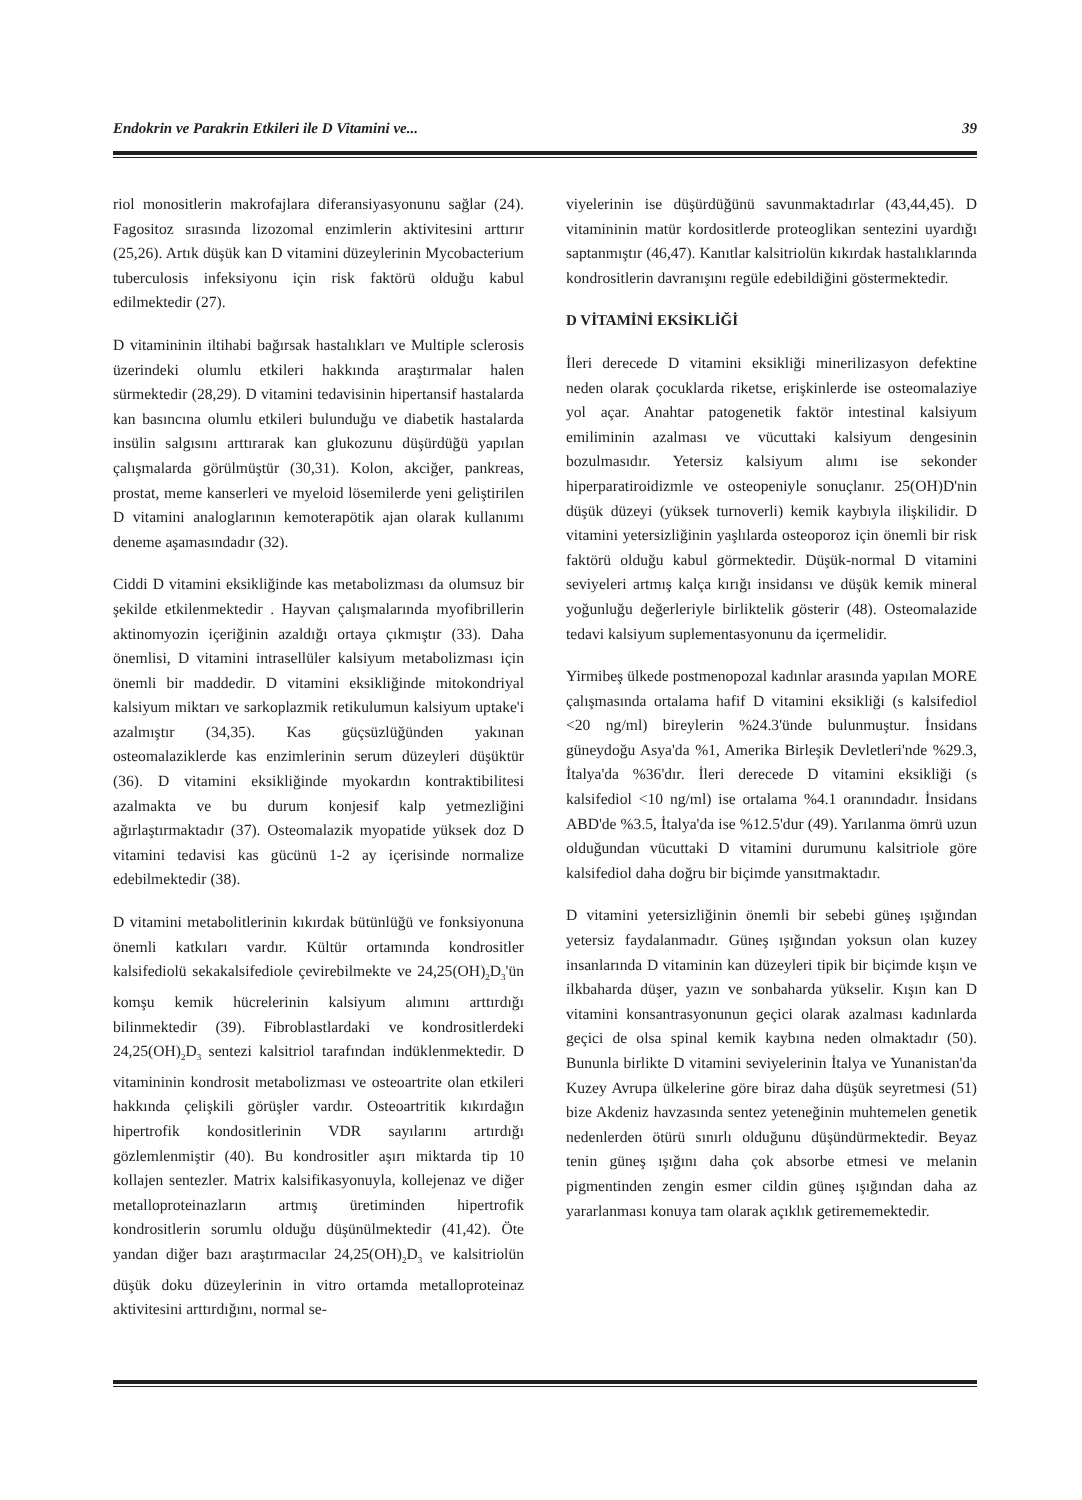Endokrin ve Parakrin Etkileri ile D Vitamini ve... 39
riol monositlerin makrofajlara diferansiyasyonunu sağlar (24). Fagositoz sırasında lizozomal enzimlerin aktivitesini arttırır (25,26). Artık düşük kan D vitamini düzeylerinin Mycobacterium tuberculosis infeksiyonu için risk faktörü olduğu kabul edilmektedir (27).
D vitamininin iltihabi bağırsak hastalıkları ve Multiple sclerosis üzerindeki olumlu etkileri hakkında araştırmalar halen sürmektedir (28,29). D vitamini tedavisinin hipertansif hastalarda kan basıncına olumlu etkileri bulunduğu ve diabetik hastalarda insülin salgısını arttırarak kan glukozunu düşürdüğü yapılan çalışmalarda görülmüştür (30,31). Kolon, akciğer, pankreas, prostat, meme kanserleri ve myeloid lösemilerde yeni geliştirilen D vitamini analoglarının kemoterapötik ajan olarak kullanımı deneme aşamasındadır (32).
Ciddi D vitamini eksikliğinde kas metabolizması da olumsuz bir şekilde etkilenmektedir . Hayvan çalışmalarında myofibrillerin aktinomyozin içeriğinin azaldığı ortaya çıkmıştır (33). Daha önemlisi, D vitamini intrasellüler kalsiyum metabolizması için önemli bir maddedir. D vitamini eksikliğinde mitokondriyal kalsiyum miktarı ve sarkoplazmik retikulumun kalsiyum uptake'i azalmıştır (34,35). Kas güçsüzlüğünden yakınan osteomalaziklerde kas enzimlerinin serum düzeyleri düşüktür (36). D vitamini eksikliğinde myokardın kontraktibilitesi azalmakta ve bu durum konjesif kalp yetmezliğini ağırlaştırmaktadır (37). Osteomalazik myopatide yüksek doz D vitamini tedavisi kas gücünü 1-2 ay içerisinde normalize edebilmektedir (38).
D vitamini metabolitlerinin kıkırdak bütünlüğü ve fonksiyonuna önemli katkıları vardır. Kültür ortamında kondrositler kalsifediolü sekakalsifediole çevirebilmekte ve 24,25(OH)<sub>2</sub>D<sub>3</sub>'ün komşu kemik hücrelerinin kalsiyum alımını arttırdığı bilinmektedir (39). Fibroblastlardaki ve kondrositlerdeki 24,25(OH)<sub>2</sub>D<sub>3</sub> sentezi kalsitriol tarafından indüklenmektedir. D vitamininin kondrosit metabolizması ve osteoartrite olan etkileri hakkında çelişkili görüşler vardır. Osteoartritik kıkırdağın hipertrofik kondositlerinin VDR sayılarını artırdığı gözlemlenmiştir (40). Bu kondrositler aşırı miktarda tip 10 kollajen sentezler. Matrix kalsifikasyonuyla, kollejenaz ve diğer metalloproteinazların artmış üretiminden hipertrofik kondrositlerin sorumlu olduğu düşünülmektedir (41,42). Öte yandan diğer bazı araştırmacılar 24,25(OH)<sub>2</sub>D<sub>3</sub> ve kalsitriolün düşük doku düzeylerinin in vitro ortamda metalloproteinaz aktivitesini arttırdığını, normal se-
viyelerinin ise düşürdüğünü savunmaktadırlar (43,44,45). D vitamininin matür kordositlerde proteoglikan sentezini uyardığı saptanmıştır (46,47). Kanıtlar kalsitriolün kıkırdak hastalıklarında kondrositlerin davranışını regüle edebildiğini göstermektedir.
D VİTAMİNİ EKSİKLİĞİ
İleri derecede D vitamini eksikliği minerilizasyon defektine neden olarak çocuklarda riketse, erişkinlerde ise osteomalaziye yol açar. Anahtar patogenetik faktör intestinal kalsiyum emiliminin azalması ve vücuttaki kalsiyum dengesinin bozulmasıdır. Yetersiz kalsiyum alımı ise sekonder hiperparatiroidizmle ve osteopeniyle sonuçlanır. 25(OH)D'nin düşük düzeyi (yüksek turnoverli) kemik kaybıyla ilişkilidir. D vitamini yetersizliğinin yaşlılarda osteoporoz için önemli bir risk faktörü olduğu kabul görmektedir. Düşük-normal D vitamini seviyeleri artmış kalça kırığı insidansı ve düşük kemik mineral yoğunluğu değerleriyle birliktelik gösterir (48). Osteomalazide tedavi kalsiyum suplementasyonunu da içermelidir.
Yirmibeş ülkede postmenopozal kadınlar arasında yapılan MORE çalışmasında ortalama hafif D vitamini eksikliği (s kalsifediol <20 ng/ml) bireylerin %24.3'ünde bulunmuştur. İnsidans güneydoğu Asya'da %1, Amerika Birleşik Devletleri'nde %29.3, İtalya'da %36'dır. İleri derecede D vitamini eksikliği (s kalsifediol <10 ng/ml) ise ortalama %4.1 oranındadır. İnsidans ABD'de %3.5, İtalya'da ise %12.5'dur (49). Yarılanma ömrü uzun olduğundan vücuttaki D vitamini durumunu kalsitriole göre kalsifediol daha doğru bir biçimde yansıtmaktadır.
D vitamini yetersizliğinin önemli bir sebebi güneş ışığından yetersiz faydalanmadır. Güneş ışığından yoksun olan kuzey insanlarında D vitaminin kan düzeyleri tipik bir biçimde kışın ve ilkbaharda düşer, yazın ve sonbaharda yükselir. Kışın kan D vitamini konsantrasyonunun geçici olarak azalması kadınlarda geçici de olsa spinal kemik kaybına neden olmaktadır (50). Bununla birlikte D vitamini seviyelerinin İtalya ve Yunanistan'da Kuzey Avrupa ülkelerine göre biraz daha düşük seyretmesi (51) bize Akdeniz havzasında sentez yeteneğinin muhtemelen genetik nedenlerden ötürü sınırlı olduğunu düşündürmektedir. Beyaz tenin güneş ışığını daha çok absorbe etmesi ve melanin pigmentinden zengin esmer cildin güneş ışığından daha az yararlanması konuya tam olarak açıklık getirememektedir.